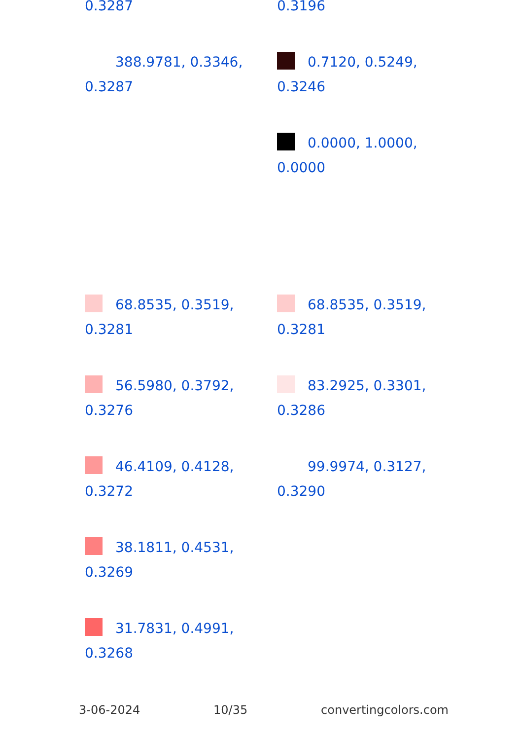0.3287 0.3196
388.9781, 0.3346, 0.3287
0.7120, 0.5249, 0.3246
0.0000, 1.0000, 0.0000
68.8535, 0.3519, 0.3281 68.8535, 0.3519, 0.3281
56.5980, 0.3792, 0.3276 83.2925, 0.3301, 0.3286
46.4109, 0.4128, 0.3272 99.9974, 0.3127, 0.3290
38.1811, 0.4531, 0.3269
31.7831, 0.4991, 0.3268
3-06-2024 10/35 convertingcolors.com